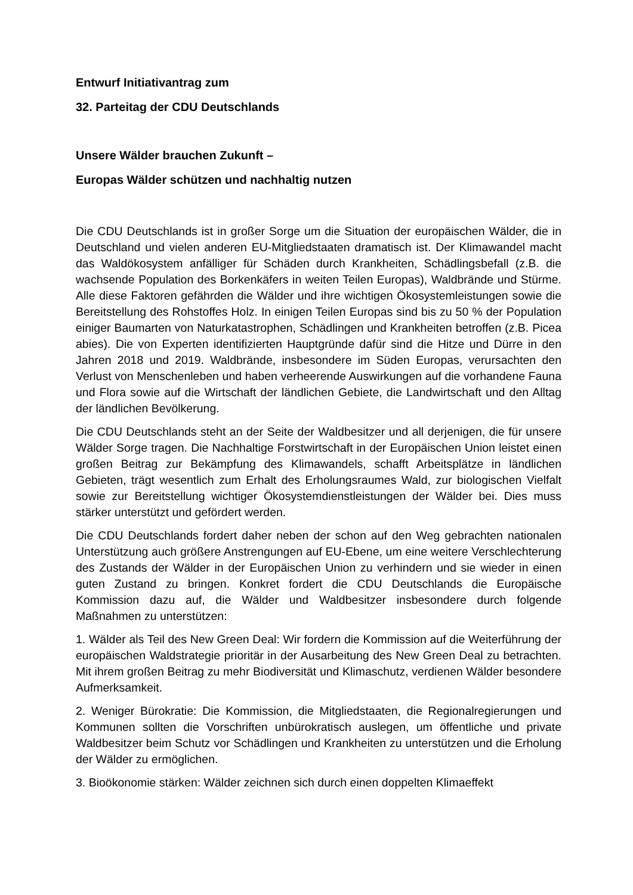Entwurf Initiativantrag zum
32. Parteitag der CDU Deutschlands
Unsere Wälder brauchen Zukunft –
Europas Wälder schützen und nachhaltig nutzen
Die CDU Deutschlands ist in großer Sorge um die Situation der europäischen Wälder, die in Deutschland und vielen anderen EU-Mitgliedstaaten dramatisch ist. Der Klimawandel macht das Waldökosystem anfälliger für Schäden durch Krankheiten, Schädlingsbefall (z.B. die wachsende Population des Borkenkäfers in weiten Teilen Europas), Waldbrände und Stürme. Alle diese Faktoren gefährden die Wälder und ihre wichtigen Ökosystemleistungen sowie die Bereitstellung des Rohstoffes Holz. In einigen Teilen Europas sind bis zu 50 % der Population einiger Baumarten von Naturkatastrophen, Schädlingen und Krankheiten betroffen (z.B. Picea abies). Die von Experten identifizierten Hauptgründe dafür sind die Hitze und Dürre in den Jahren 2018 und 2019. Waldbrände, insbesondere im Süden Europas, verursachten den Verlust von Menschenleben und haben verheerende Auswirkungen auf die vorhandene Fauna und Flora sowie auf die Wirtschaft der ländlichen Gebiete, die Landwirtschaft und den Alltag der ländlichen Bevölkerung.
Die CDU Deutschlands steht an der Seite der Waldbesitzer und all derjenigen, die für unsere Wälder Sorge tragen. Die Nachhaltige Forstwirtschaft in der Europäischen Union leistet einen großen Beitrag zur Bekämpfung des Klimawandels, schafft Arbeitsplätze in ländlichen Gebieten, trägt wesentlich zum Erhalt des Erholungsraumes Wald, zur biologischen Vielfalt sowie zur Bereitstellung wichtiger Ökosystemdienstleistungen der Wälder bei. Dies muss stärker unterstützt und gefördert werden.
Die CDU Deutschlands fordert daher neben der schon auf den Weg gebrachten nationalen Unterstützung auch größere Anstrengungen auf EU-Ebene, um eine weitere Verschlechterung des Zustands der Wälder in der Europäischen Union zu verhindern und sie wieder in einen guten Zustand zu bringen. Konkret fordert die CDU Deutschlands die Europäische Kommission dazu auf, die Wälder und Waldbesitzer insbesondere durch folgende Maßnahmen zu unterstützen:
1. Wälder als Teil des New Green Deal: Wir fordern die Kommission auf die Weiterführung der europäischen Waldstrategie prioritär in der Ausarbeitung des New Green Deal zu betrachten. Mit ihrem großen Beitrag zu mehr Biodiversität und Klimaschutz, verdienen Wälder besondere Aufmerksamkeit.
2. Weniger Bürokratie: Die Kommission, die Mitgliedstaaten, die Regionalregierungen und Kommunen sollten die Vorschriften unbürokratisch auslegen, um öffentliche und private Waldbesitzer beim Schutz vor Schädlingen und Krankheiten zu unterstützen und die Erholung der Wälder zu ermöglichen.
3. Bioökonomie stärken: Wälder zeichnen sich durch einen doppelten Klimaeffekt